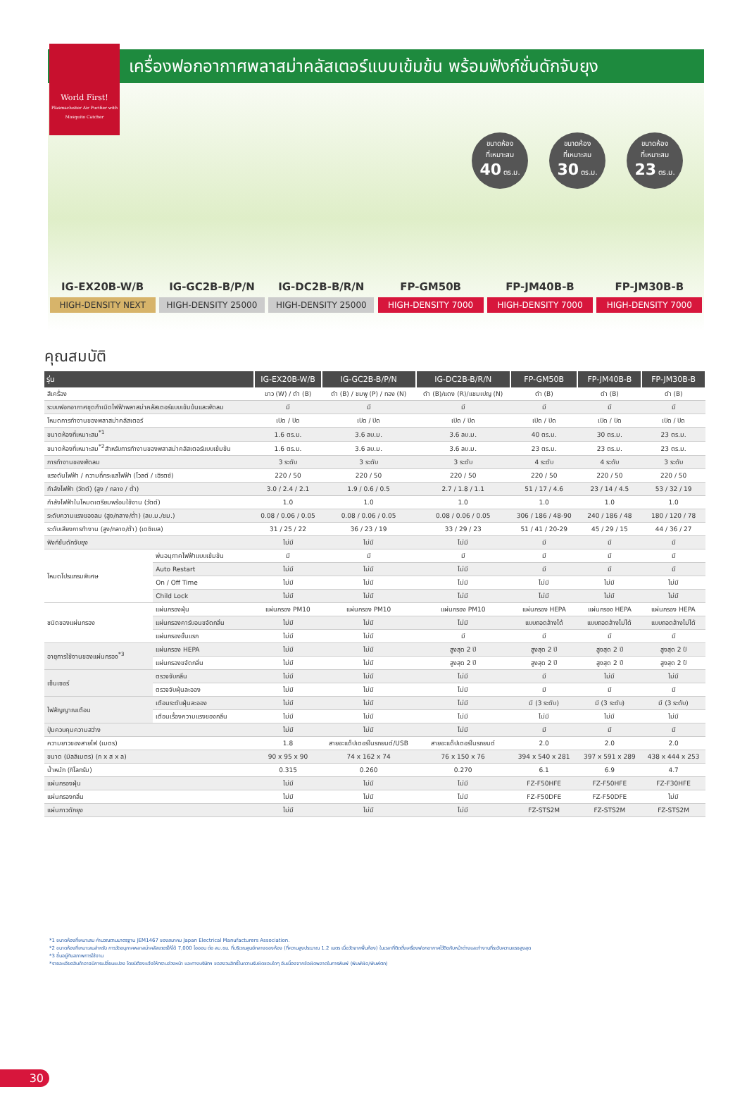เครื่องฟอกอากาศพลาสม่าคลัสเตอร์แบบเข้มข้น พร้อมฟังก์ชั่นดักจับยุง
World First!
Plasmacluster Air Purifier with Mosquito Catcher
ขนาดห้อง
ที่เหมาะสม
40 ตร.ม.
ขนาดห้อง
ที่เหมาะสม
30 ตร.ม.
ขนาดห้อง
ที่เหมาะสม
23 ตร.ม.
IG-EX20B-W/B
HIGH-DENSITY NEXT
IG-GC2B-B/P/N
HIGH-DENSITY 25000
IG-DC2B-B/R/N
HIGH-DENSITY 25000
FP-GM50B
HIGH-DENSITY 7000
FP-JM40B-B
HIGH-DENSITY 7000
FP-JM30B-B
HIGH-DENSITY 7000
คุณสมบัติ
| รุ่น | | IG-EX20B-W/B | IG-GC2B-B/P/N | IG-DC2B-B/R/N | FP-GM50B | FP-JM40B-B | FP-JM30B-B |
| --- | --- | --- | --- | --- | --- | --- | --- |
| สีเครื่อง | | ขาว (W) / ดำ (B) | ดำ (B) / ชมพู (P) / ทอง (N) | ดำ (B)/แดง (R)/แชมเปญ (N) | ดำ (B) | ดำ (B) | ดำ (B) |
| ระบบฟอกอากาศชุดกำเนิดไฟฟ้าพลาสม่าคลัสเตอร์แบบเข้มข้นและพัดลม | | มี | มี | มี | มี | มี | มี |
| โหมดการทำงานของพลาสม่าคลัสเตอร์ | | เปิด / ปิด | เปิด / ปิด | เปิด / ปิด | เปิด / ปิด | เปิด / ปิด | เปิด / ปิด |
| ขนาดห้องที่เหมาะสม<sup>*1</sup> | | 1.6 ตร.ม. | 3.6 ลบ.ม. | 3.6 ลบ.ม. | 40 ตร.ม. | 30 ตร.ม. | 23 ตร.ม. |
| ขนาดห้องที่เหมาะสม<sup>*2</sup>สำหรับการทำงานของพลาสม่าคลัสเตอร์แบบเข้มข้น | | 1.6 ตร.ม. | 3.6 ลบ.ม. | 3.6 ลบ.ม. | 23 ตร.ม. | 23 ตร.ม. | 23 ตร.ม. |
| การทำงานของพัดลม | | 3 ระดับ | 3 ระดับ | 3 ระดับ | 4 ระดับ | 4 ระดับ | 3 ระดับ |
| แรงดันไฟฟ้า / ความถี่กระแสไฟฟ้า (โวลต์ / เฮิรตซ์) | | 220 / 50 | 220 / 50 | 220 / 50 | 220 / 50 | 220 / 50 | 220 / 50 |
| กำลังไฟฟ้า (วัตต์) (สูง / กลาง / ต่ำ) | | 3.0 / 2.4 / 2.1 | 1.9 / 0.6 / 0.5 | 2.7 / 1.8 / 1.1 | 51 / 17 / 4.6 | 23 / 14 / 4.5 | 53 / 32 / 19 |
| กำลังไฟฟ้าในโหมดเตรียมพร้อมใช้งาน (วัตต์) | | 1.0 | 1.0 | 1.0 | 1.0 | 1.0 | 1.0 |
| ระดับความแรงของลม (สูง/กลาง/ต่ำ) (ลบ.ม./ชม.) | | 0.08 / 0.06 / 0.05 | 0.08 / 0.06 / 0.05 | 0.08 / 0.06 / 0.05 | 306 / 186 / 48-90 | 240 / 186 / 48 | 180 / 120 / 78 |
| ระดับเสียงการทำงาน (สูง/กลาง/ต่ำ) (เดซิเบล) | | 31 / 25 / 22 | 36 / 23 / 19 | 33 / 29 / 23 | 51 / 41 / 20-29 | 45 / 29 / 15 | 44 / 36 / 27 |
| ฟังก์ชั่นดักจับยุง | | ไม่มี | ไม่มี | ไม่มี | มี | มี | มี |
| โหมดโปรแกรมพิเศษ | พ่นอนุภาคไฟฟ้าแบบเข้มข้น | มี | มี | มี | มี | มี | มี |
| | Auto Restart | ไม่มี | ไม่มี | ไม่มี | มี | มี | มี |
| | On / Off Time | ไม่มี | ไม่มี | ไม่มี | ไม่มี | ไม่มี | ไม่มี |
| | Child Lock | ไม่มี | ไม่มี | ไม่มี | ไม่มี | ไม่มี | ไม่มี |
| ชนิดของแผ่นกรอง | แผ่นกรองฝุ่น | แผ่นกรอง PM10 | แผ่นกรอง PM10 | แผ่นกรอง PM10 | แผ่นกรอง HEPA | แผ่นกรอง HEPA | แผ่นกรอง HEPA |
| | แผ่นกรองคาร์บอนขจัดกลิ่น | ไม่มี | ไม่มี | ไม่มี | แบบถอดล้างได้ | แบบถอดล้างไม่ได้ | แบบถอดล้างไม่ได้ |
| | แผ่นกรองขั้นแรก | ไม่มี | ไม่มี | มี | มี | มี | มี |
| อายุการใช้งานของแผ่นกรอง<sup>*3</sup> | แผ่นกรอง HEPA | ไม่มี | ไม่มี | สูงสุด 2 ปี | สูงสุด 2 ปี | สูงสุด 2 ปี | สูงสุด 2 ปี |
| | แผ่นกรองขจัดกลิ่น | ไม่มี | ไม่มี | สูงสุด 2 ปี | สูงสุด 2 ปี | สูงสุด 2 ปี | สูงสุด 2 ปี |
| เซ็นเซอร์ | ตรวจจับกลิ่น | ไม่มี | ไม่มี | ไม่มี | มี | ไม่มี | ไม่มี |
| | ตรวจจับฝุ่นละออง | ไม่มี | ไม่มี | ไม่มี | มี | มี | มี |
| ไฟสัญญาณเตือน | เตือนระดับฝุ่นละออง | ไม่มี | ไม่มี | ไม่มี | มี (3 ระดับ) | มี (3 ระดับ) | มี (3 ระดับ) |
| | เตือนเรื่องความแรงของกลิ่น | ไม่มี | ไม่มี | ไม่มี | ไม่มี | ไม่มี | ไม่มี |
| ปุ่มควบคุมความสว่าง | | ไม่มี | ไม่มี | ไม่มี | มี | มี | มี |
| ความยาวของสายไฟ (เมตร) | | 1.8 | สายอะแด็ปเตอร์ในรถยนต์/USB | สายอะแด็ปเตอร์ในรถยนต์ | 2.0 | 2.0 | 2.0 |
| ขนาด (มิลลิเมตร) (ก x ส x ล) | | 90 x 95 x 90 | 74 x 162 x 74 | 76 x 150 x 76 | 394 x 540 x 281 | 397 x 591 x 289 | 438 x 444 x 253 |
| น้ำหนัก (กิโลกรัม) | | 0.315 | 0.260 | 0.270 | 6.1 | 6.9 | 4.7 |
| แผ่นกรองฝุ่น | | ไม่มี | ไม่มี | ไม่มี | FZ-F50HFE | FZ-F50HFE | FZ-F30HFE |
| แผ่นกรองกลิ่น | | ไม่มี | ไม่มี | ไม่มี | FZ-F50DFE | FZ-F50DFE | ไม่มี |
| แผ่นกาวดักยุง | | ไม่มี | ไม่มี | ไม่มี | FZ-STS2M | FZ-STS2M | FZ-STS2M |
*1 ขนาดห้องที่เหมาะสม คำนวณตามมาตรฐาน JEM1467 ของสมาคม Japan Electrical Manufacturers Association.
*2 ขนาดห้องที่เหมาะสมสำหรับ การวัดอนุภาคพลาสม่าคลัสเตอร์ให้ได้ 7,000 ไอออน ต่อ ลบ.ซม. ที่บริเวณศูนย์กลางของห้อง (ที่ความสูงประมาณ 1.2 เมตร เมื่อวัดจากพื้นห้อง) ในเวลาที่ติดตั้งเครื่องฟอกอากาศไว้ติดกับหน้าต่างและทำงานที่ระดับความแรงสูงสุด
*3 ขึ้นอยู่กับสภาพการใช้งาน
*รายละเอียดสินค้าอาจมีการเปลี่ยนแปลง โดยมิต้องแจ้งให้ทราบล่วงหน้า และทางบริษัทฯ ขอสงวนสิทธิ์ในความรับผิดชอบใดๆ อันเนื่องจากข้อผิดพลาดในการพิมพ์ (พิมพ์ผิด/พิมพ์ตก)
30